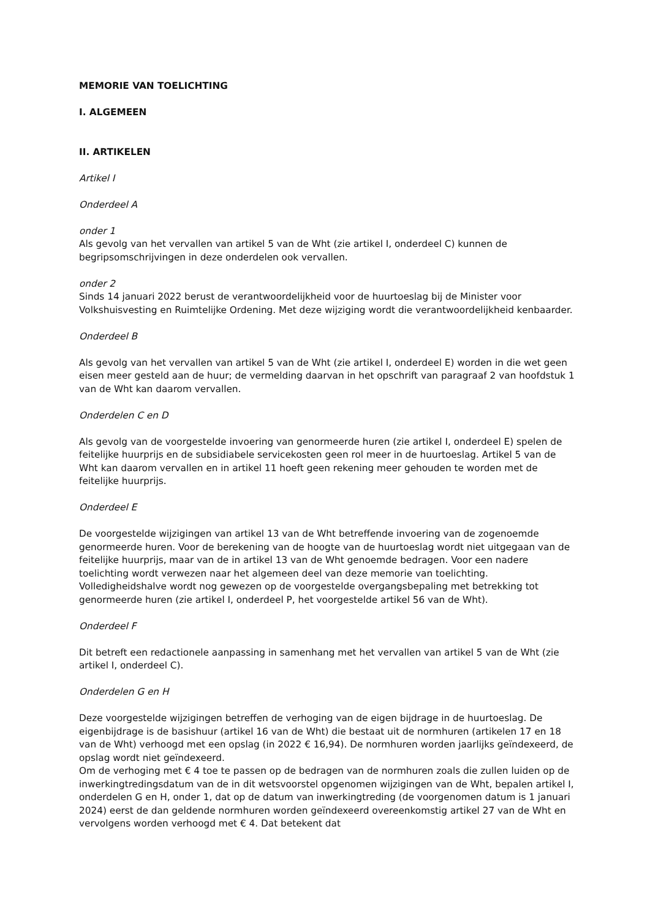MEMORIE VAN TOELICHTING
I. ALGEMEEN
II. ARTIKELEN
Artikel I
Onderdeel A
onder 1
Als gevolg van het vervallen van artikel 5 van de Wht (zie artikel I, onderdeel C) kunnen de begripsomschrijvingen in deze onderdelen ook vervallen.
onder 2
Sinds 14 januari 2022 berust de verantwoordelijkheid voor de huurtoeslag bij de Minister voor Volkshuisvesting en Ruimtelijke Ordening. Met deze wijziging wordt die verantwoordelijkheid kenbaarder.
Onderdeel B
Als gevolg van het vervallen van artikel 5 van de Wht (zie artikel I, onderdeel E) worden in die wet geen eisen meer gesteld aan de huur; de vermelding daarvan in het opschrift van paragraaf 2 van hoofdstuk 1 van de Wht kan daarom vervallen.
Onderdelen C en D
Als gevolg van de voorgestelde invoering van genormeerde huren (zie artikel I, onderdeel E) spelen de feitelijke huurprijs en de subsidiabele servicekosten geen rol meer in de huurtoeslag. Artikel 5 van de Wht kan daarom vervallen en in artikel 11 hoeft geen rekening meer gehouden te worden met de feitelijke huurprijs.
Onderdeel E
De voorgestelde wijzigingen van artikel 13 van de Wht betreffende invoering van de zogenoemde genormeerde huren. Voor de berekening van de hoogte van de huurtoeslag wordt niet uitgegaan van de feitelijke huurprijs, maar van de in artikel 13 van de Wht genoemde bedragen. Voor een nadere toelichting wordt verwezen naar het algemeen deel van deze memorie van toelichting. Volledigheidshalve wordt nog gewezen op de voorgestelde overgangsbepaling met betrekking tot genormeerde huren (zie artikel I, onderdeel P, het voorgestelde artikel 56 van de Wht).
Onderdeel F
Dit betreft een redactionele aanpassing in samenhang met het vervallen van artikel 5 van de Wht (zie artikel I, onderdeel C).
Onderdelen G en H
Deze voorgestelde wijzigingen betreffen de verhoging van de eigen bijdrage in de huurtoeslag. De eigenbijdrage is de basishuur (artikel 16 van de Wht) die bestaat uit de normhuren (artikelen 17 en 18 van de Wht) verhoogd met een opslag (in 2022 € 16,94). De normhuren worden jaarlijks geïndexeerd, de opslag wordt niet geïndexeerd.
Om de verhoging met € 4 toe te passen op de bedragen van de normhuren zoals die zullen luiden op de inwerkingtredingsdatum van de in dit wetsvoorstel opgenomen wijzigingen van de Wht, bepalen artikel I, onderdelen G en H, onder 1, dat op de datum van inwerkingtreding (de voorgenomen datum is 1 januari 2024) eerst de dan geldende normhuren worden geïndexeerd overeenkomstig artikel 27 van de Wht en vervolgens worden verhoogd met € 4. Dat betekent dat